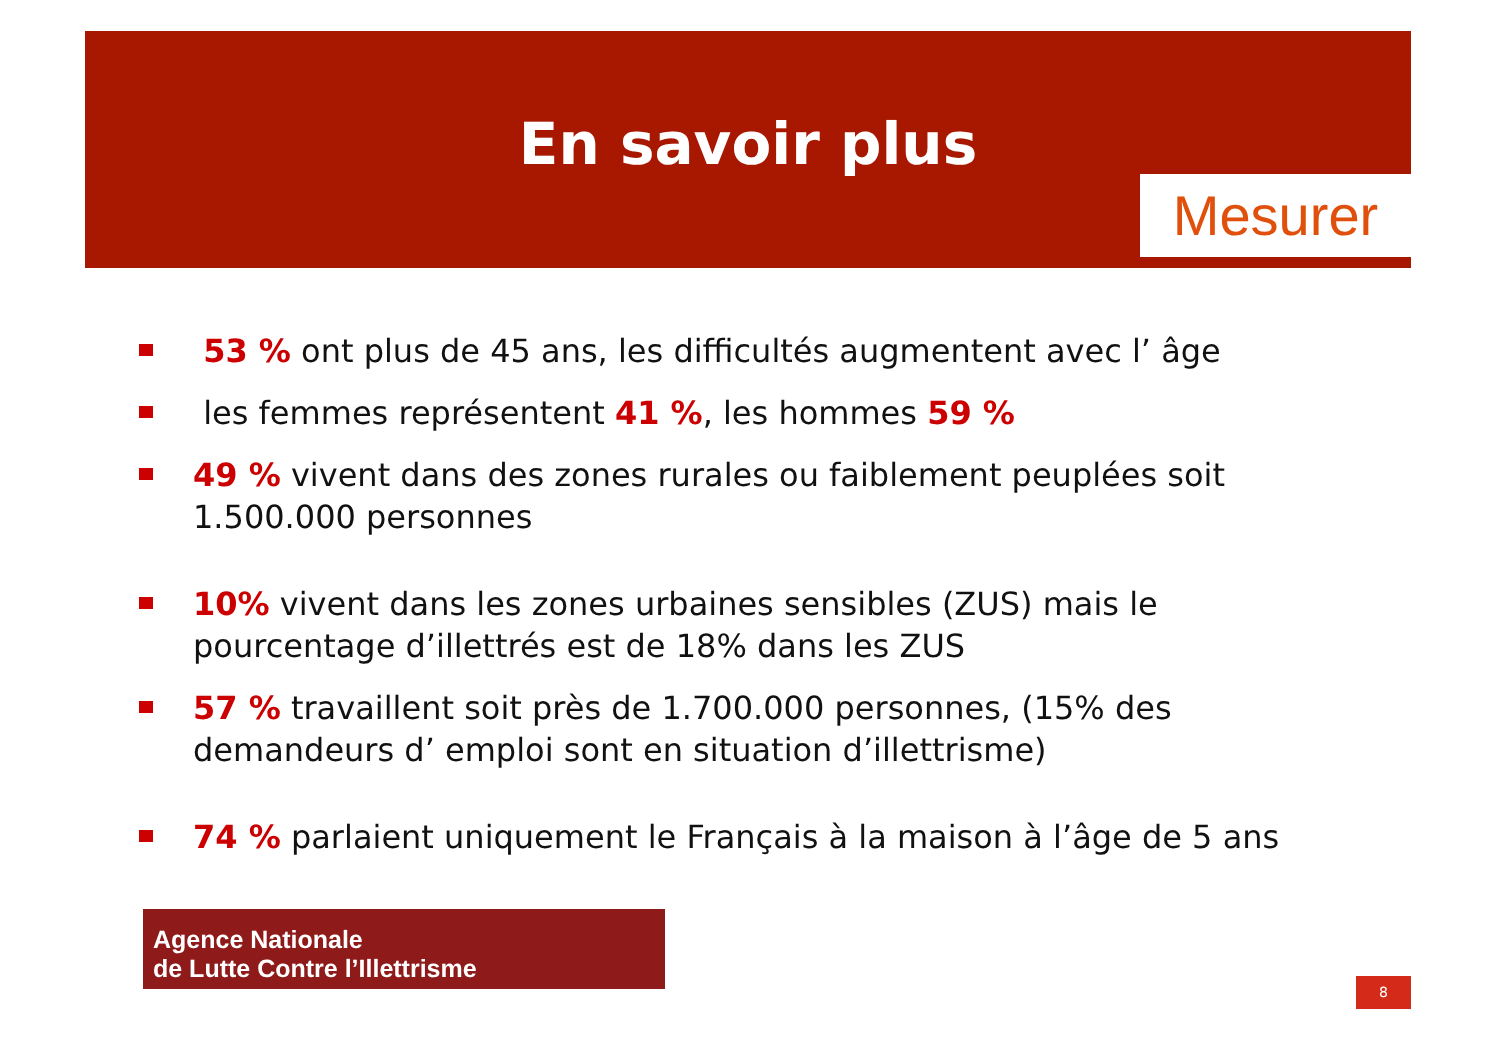En savoir plus
Mesurer
53 % ont plus de 45 ans, les difficultés augmentent avec l’ âge
les femmes représentent 41 %, les hommes 59 %
49 % vivent dans des zones rurales ou faiblement peuplées soit 1.500.000 personnes
10% vivent dans les zones urbaines sensibles (ZUS) mais le pourcentage d’illettrés est de 18% dans les ZUS
57 % travaillent soit près de 1.700.000 personnes, (15% des demandeurs d’ emploi sont en situation d’illettrisme)
74 % parlaient uniquement le Français à la maison à l’âge de 5 ans
Agence Nationale
de Lutte Contre l’Illettrisme
8